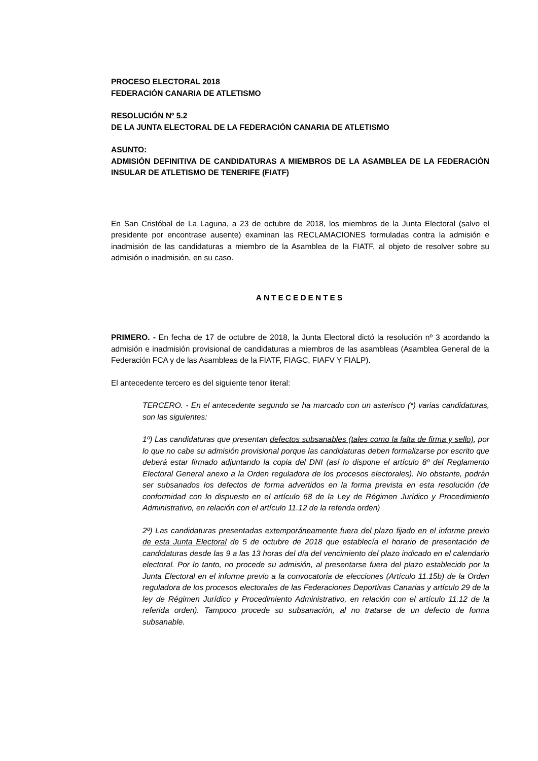PROCESO ELECTORAL 2018
FEDERACIÓN CANARIA DE ATLETISMO
RESOLUCIÓN Nº 5.2
DE LA JUNTA ELECTORAL DE LA FEDERACIÓN CANARIA DE ATLETISMO
ASUNTO:
ADMISIÓN DEFINITIVA DE CANDIDATURAS A MIEMBROS DE LA ASAMBLEA DE LA FEDERACIÓN INSULAR DE ATLETISMO DE TENERIFE (FIATF)
En San Cristóbal de La Laguna, a 23 de octubre de 2018, los miembros de la Junta Electoral (salvo el presidente por encontrase ausente) examinan las RECLAMACIONES formuladas contra la admisión e inadmisión de las candidaturas a miembro de la Asamblea de la FIATF, al objeto de resolver sobre su admisión o inadmisión, en su caso.
ANTECEDENTES
PRIMERO. - En fecha de 17 de octubre de 2018, la Junta Electoral dictó la resolución nº 3 acordando la admisión e inadmisión provisional de candidaturas a miembros de las asambleas (Asamblea General de la Federación FCA y de las Asambleas de la FIATF, FIAGC, FIAFV Y FIALP).
El antecedente tercero es del siguiente tenor literal:
TERCERO. - En el antecedente segundo se ha marcado con un asterisco (*) varias candidaturas, son las siguientes:
1º) Las candidaturas que presentan defectos subsanables (tales como la falta de firma y sello), por lo que no cabe su admisión provisional porque las candidaturas deben formalizarse por escrito que deberá estar firmado adjuntando la copia del DNI (así lo dispone el artículo 8º del Reglamento Electoral General anexo a la Orden reguladora de los procesos electorales). No obstante, podrán ser subsanados los defectos de forma advertidos en la forma prevista en esta resolución (de conformidad con lo dispuesto en el artículo 68 de la Ley de Régimen Jurídico y Procedimiento Administrativo, en relación con el artículo 11.12 de la referida orden)
2º) Las candidaturas presentadas extemporáneamente fuera del plazo fijado en el informe previo de esta Junta Electoral de 5 de octubre de 2018 que establecía el horario de presentación de candidaturas desde las 9 a las 13 horas del día del vencimiento del plazo indicado en el calendario electoral. Por lo tanto, no procede su admisión, al presentarse fuera del plazo establecido por la Junta Electoral en el informe previo a la convocatoria de elecciones (Artículo 11.15b) de la Orden reguladora de los procesos electorales de las Federaciones Deportivas Canarias y artículo 29 de la ley de Régimen Jurídico y Procedimiento Administrativo, en relación con el artículo 11.12 de la referida orden). Tampoco procede su subsanación, al no tratarse de un defecto de forma subsanable.